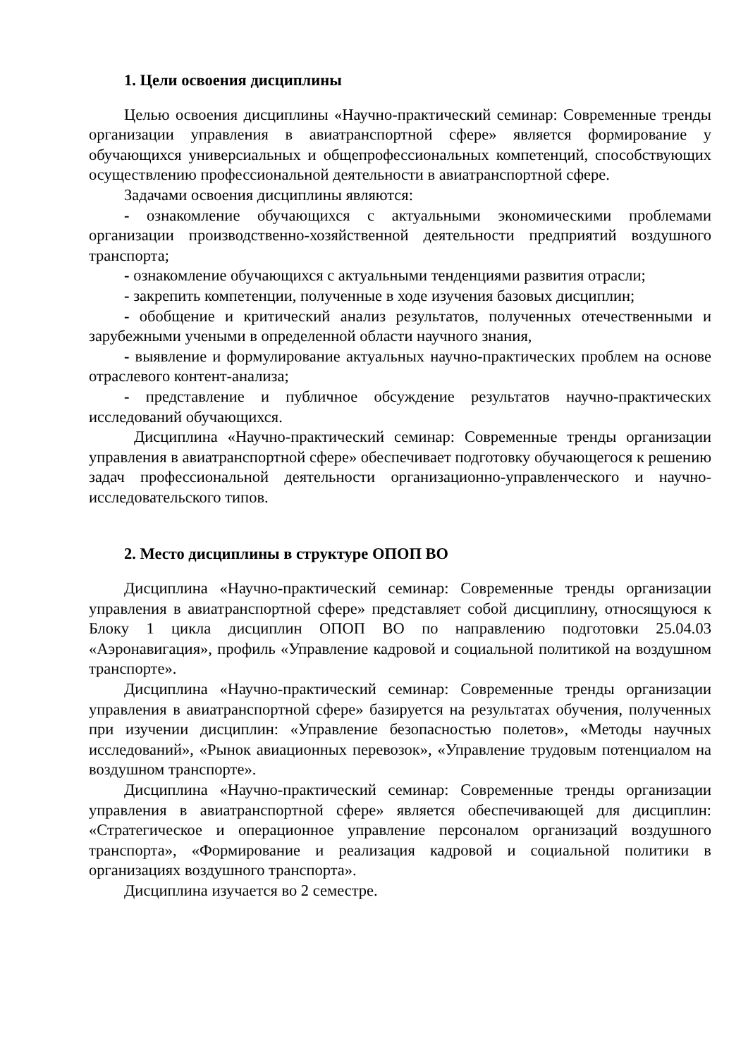1. Цели освоения дисциплины
Целью освоения дисциплины «Научно-практический семинар: Современные тренды организации управления в авиатранспортной сфере» является формирование у обучающихся универсиальных и общепрофессиональных компетенций, способствующих осуществлению профессиональной деятельности в авиатранспортной сфере.
Задачами освоения дисциплины являются:
- ознакомление обучающихся с актуальными экономическими проблемами организации производственно-хозяйственной деятельности предприятий воздушного транспорта;
- ознакомление обучающихся с актуальными тенденциями развития отрасли;
- закрепить компетенции, полученные в ходе изучения базовых дисциплин;
- обобщение и критический анализ результатов, полученных отечественными и зарубежными учеными в определенной области научного знания,
- выявление и формулирование актуальных научно-практических проблем на основе отраслевого контент-анализа;
- представление и публичное обсуждение результатов научно-практических исследований обучающихся.
Дисциплина «Научно-практический семинар: Современные тренды организации управления в авиатранспортной сфере» обеспечивает подготовку обучающегося к решению задач профессиональной деятельности организационно-управленческого и научно-исследовательского типов.
2. Место дисциплины в структуре ОПОП ВО
Дисциплина «Научно-практический семинар: Современные тренды организации управления в авиатранспортной сфере» представляет собой дисциплину, относящуюся к Блоку 1 цикла дисциплин ОПОП ВО по направлению подготовки 25.04.03 «Аэронавигация», профиль «Управление кадровой и социальной политикой на воздушном транспорте».
Дисциплина «Научно-практический семинар: Современные тренды организации управления в авиатранспортной сфере» базируется на результатах обучения, полученных при изучении дисциплин: «Управление безопасностью полетов», «Методы научных исследований», «Рынок авиационных перевозок», «Управление трудовым потенциалом на воздушном транспорте».
Дисциплина «Научно-практический семинар: Современные тренды организации управления в авиатранспортной сфере» является обеспечивающей для дисциплин: «Стратегическое и операционное управление персоналом организаций воздушного транспорта», «Формирование и реализация кадровой и социальной политики в организациях воздушного транспорта».
Дисциплина изучается во 2 семестре.